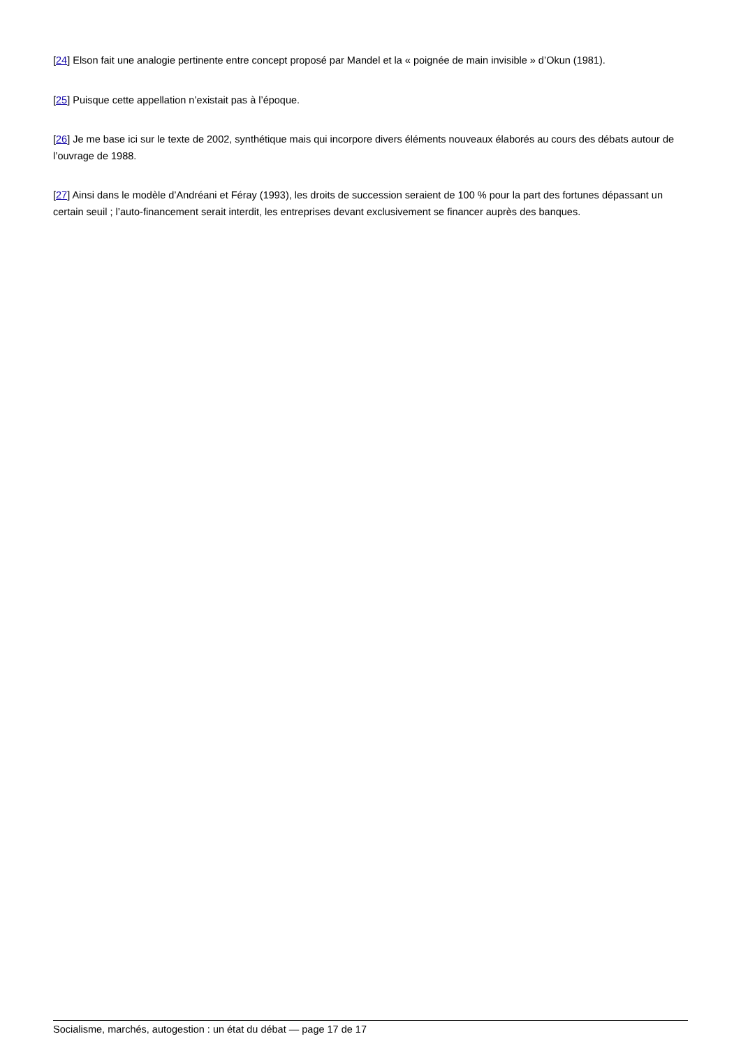[24] Elson fait une analogie pertinente entre concept proposé par Mandel et la « poignée de main invisible » d’Okun (1981).
[25] Puisque cette appellation n’existait pas à l’époque.
[26] Je me base ici sur le texte de 2002, synthétique mais qui incorpore divers éléments nouveaux élaborés au cours des débats autour de l’ouvrage de 1988.
[27] Ainsi dans le modèle d’Andréani et Féray (1993), les droits de succession seraient de 100 % pour la part des fortunes dépassant un certain seuil ; l’auto-financement serait interdit, les entreprises devant exclusivement se financer auprès des banques.
Socialisme, marchés, autogestion : un état du débat — page 17 de 17